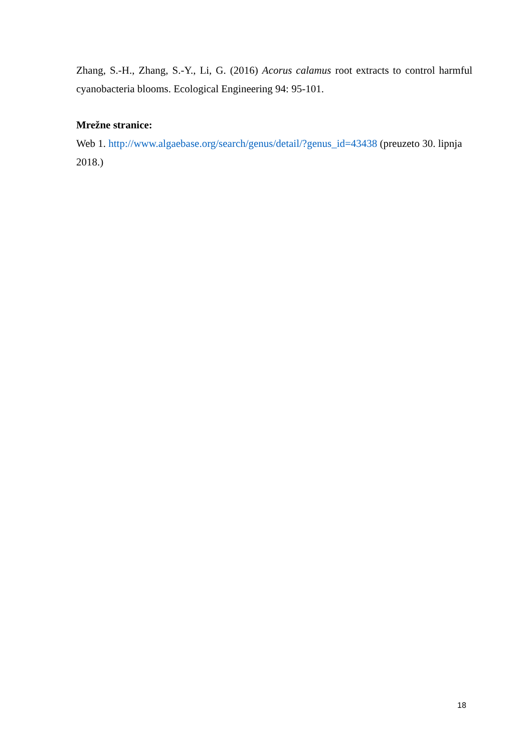Zhang, S.-H., Zhang, S.-Y., Li, G. (2016) Acorus calamus root extracts to control harmful cyanobacteria blooms. Ecological Engineering 94: 95-101.
Mrežne stranice:
Web 1. http://www.algaebase.org/search/genus/detail/?genus_id=43438 (preuzeto 30. lipnja 2018.)
18